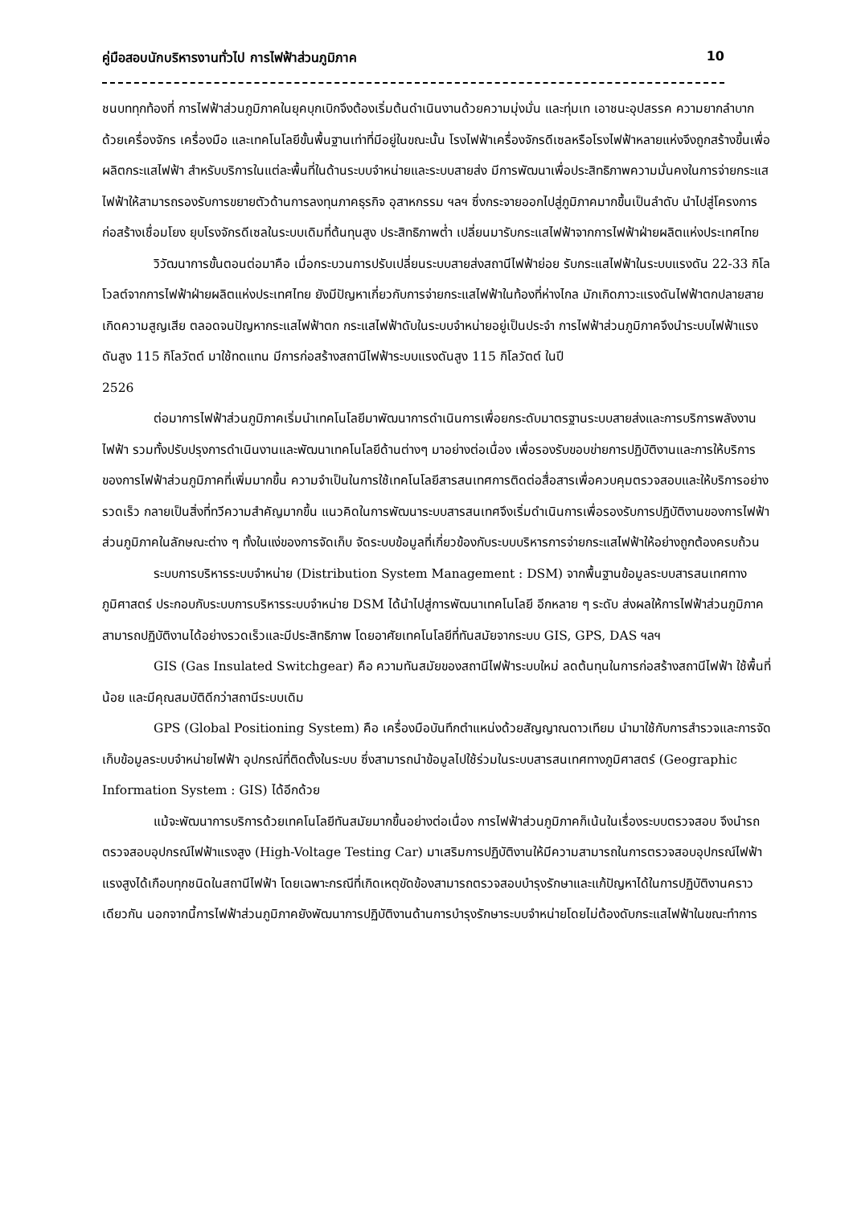คู่มือสอบนักบริหารงานทั่วไป การไฟฟ้าส่วนภูมิภาค 10
ชนบททุกท้องที่ การไฟฟ้าส่วนภูมิภาคในยุคบุกเบิกจึงต้องเริ่มต้นดำเนินงานด้วยความมุ่งมั่น และทุ่มเท เอาชนะอุปสรรค ความยากลำบาก ด้วยเครื่องจักร เครื่องมือ และเทคโนโลยีขั้นพื้นฐานเท่าที่มีอยู่ในขณะนั้น โรงไฟฟ้าเครื่องจักรดีเซลหรือโรงไฟฟ้าหลายแห่งจึงถูกสร้างขึ้นเพื่อผลิตกระแสไฟฟ้า สำหรับบริการในแต่ละพื้นที่ในด้านระบบจำหน่ายและระบบสายส่ง มีการพัฒนาเพื่อประสิทธิภาพความมั่นคงในการจ่ายกระแสไฟฟ้าให้สามารถรองรับการขยายตัวด้านการลงทุนภาคธุรกิจ อุสาหกรรม ฯลฯ ซึ่งกระจายออกไปสู่ภูมิภาคมากขึ้นเป็นลำดับ นำไปสู่โครงการก่อสร้างเชื่อมโยง ยุบโรงจักรดีเซลในระบบเดิมที่ต้นทุนสูง ประสิทธิภาพต่ำ เปลี่ยนมารับกระแสไฟฟ้าจากการไฟฟ้าฝ่ายผลิตแห่งประเทศไทย
วิวัฒนาการขั้นตอนต่อมาคือ เมื่อกระบวนการปรับเปลี่ยนระบบสายส่งสถานีไฟฟ้าย่อย รับกระแสไฟฟ้าในระบบแรงดัน 22-33 กิโลโวลต์จากการไฟฟ้าฝ่ายผลิตแห่งประเทศไทย ยังมีปัญหาเกี่ยวกับการจ่ายกระแสไฟฟ้าในท้องที่ห่างไกล มักเกิดภาวะแรงดันไฟฟ้าตกปลายสาย เกิดความสูญเสีย ตลอดจนปัญหากระแสไฟฟ้าตก กระแสไฟฟ้าดับในระบบจำหน่ายอยู่เป็นประจำ การไฟฟ้าส่วนภูมิภาคจึงนำระบบไฟฟ้าแรงดันสูง 115 กิโลวัตต์ มาใช้ทดแทน มีการก่อสร้างสถานีไฟฟ้าระบบแรงดันสูง 115 กิโลวัตต์ ในปี
2526
ต่อมาการไฟฟ้าส่วนภูมิภาคเริ่มนำเทคโนโลยีมาพัฒนาการดำเนินการเพื่อยกระดับมาตรฐานระบบสายส่งและการบริการพลังงานไฟฟ้า รวมทั้งปรับปรุงการดำเนินงานและพัฒนาเทคโนโลยีด้านต่างๆ มาอย่างต่อเนื่อง เพื่อรองรับขอบข่ายการปฏิบัติงานและการให้บริการของการไฟฟ้าส่วนภูมิภาคที่เพิ่มมากขึ้น ความจำเป็นในการใช้เทคโนโลยีสารสนเทศการติดต่อสื่อสารเพื่อควบคุมตรวจสอบและให้บริการอย่างรวดเร็ว กลายเป็นสิ่งที่ทวีความสำคัญมากขึ้น แนวคิดในการพัฒนาระบบสารสนเทศจึงเริ่มดำเนินการเพื่อรองรับการปฏิบัติงานของการไฟฟ้าส่วนภูมิภาคในลักษณะต่าง ๆ ทั้งในแง่ของการจัดเก็บ จัดระบบข้อมูลที่เกี่ยวข้องกับระบบบริหารการจ่ายกระแสไฟฟ้าให้อย่างถูกต้องครบถ้วน
ระบบการบริหารระบบจำหน่าย (Distribution System Management : DSM) จากพื้นฐานข้อมูลระบบสารสนเทศทางภูมิศาสตร์ ประกอบกับระบบการบริหารระบบจำหน่าย DSM ได้นำไปสู่การพัฒนาเทคโนโลยี อีกหลาย ๆ ระดับ ส่งผลให้การไฟฟ้าส่วนภูมิภาคสามารถปฏิบัติงานได้อย่างรวดเร็วและมีประสิทธิภาพ โดยอาศัยเทคโนโลยีที่ทันสมัยจากระบบ GIS, GPS, DAS ฯลฯ
GIS (Gas Insulated Switchgear) คือ ความทันสมัยของสถานีไฟฟ้าระบบใหม่ ลดต้นทุนในการก่อสร้างสถานีไฟฟ้า ใช้พื้นที่น้อย และมีคุณสมบัติดีกว่าสถานีระบบเดิม
GPS (Global Positioning System) คือ เครื่องมือบันทึกตำแหน่งด้วยสัญญาณดาวเทียม นำมาใช้กับการสำรวจและการจัดเก็บข้อมูลระบบจำหน่ายไฟฟ้า อุปกรณ์ที่ติดตั้งในระบบ ซึ่งสามารถนำข้อมูลไปใช้ร่วมในระบบสารสนเทศทางภูมิศาสตร์ (Geographic Information System : GIS) ได้อีกด้วย
แม้จะพัฒนาการบริการด้วยเทคโนโลยีทันสมัยมากขึ้นอย่างต่อเนื่อง การไฟฟ้าส่วนภูมิภาคก็เน้นในเรื่องระบบตรวจสอบ จึงนำรถตรวจสอบอุปกรณ์ไฟฟ้าแรงสูง (High-Voltage Testing Car) มาเสริมการปฏิบัติงานให้มีความสามารถในการตรวจสอบอุปกรณ์ไฟฟ้าแรงสูงได้เกือบทุกชนิดในสถานีไฟฟ้า โดยเฉพาะกรณีที่เกิดเหตุขัดข้องสามารถตรวจสอบบำรุงรักษาและแก้ปัญหาได้ในการปฏิบัติงานคราวเดียวกัน นอกจากนี้การไฟฟ้าส่วนภูมิภาคยังพัฒนาการปฏิบัติงานด้านการบำรุงรักษาระบบจำหน่ายโดยไม่ต้องดับกระแสไฟฟ้าในขณะทำการ